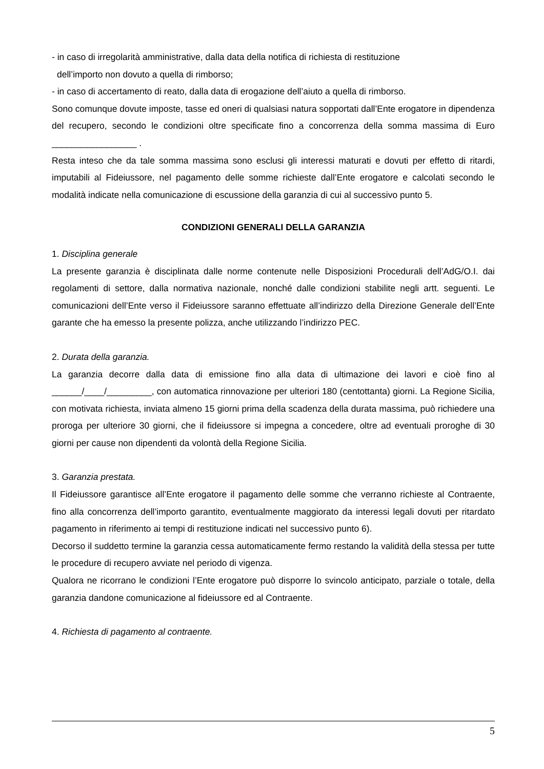- in caso di irregolarità amministrative, dalla data della notifica di richiesta di restituzione
dell’importo non dovuto a quella di rimborso;
- in caso di accertamento di reato, dalla data di erogazione dell’aiuto a quella di rimborso.
Sono comunque dovute imposte, tasse ed oneri di qualsiasi natura sopportati dall’Ente erogatore in dipendenza del recupero, secondo le condizioni oltre specificate fino a concorrenza della somma massima di Euro _________________ .
Resta inteso che da tale somma massima sono esclusi gli interessi maturati e dovuti per effetto di ritardi, imputabili al Fideiussore, nel pagamento delle somme richieste dall’Ente erogatore e calcolati secondo le modalità indicate nella comunicazione di escussione della garanzia di cui al successivo punto 5.
CONDIZIONI GENERALI DELLA GARANZIA
1. Disciplina generale
La presente garanzia è disciplinata dalle norme contenute nelle Disposizioni Procedurali dell’AdG/O.I. dai regolamenti di settore, dalla normativa nazionale, nonché dalle condizioni stabilite negli artt. seguenti. Le comunicazioni dell’Ente verso il Fideiussore saranno effettuate all’indirizzo della Direzione Generale dell’Ente garante che ha emesso la presente polizza, anche utilizzando l’indirizzo PEC.
2. Durata della garanzia.
La garanzia decorre dalla data di emissione fino alla data di ultimazione dei lavori e cioè fino al ______/____/_________, con automatica rinnovazione per ulteriori 180 (centottanta) giorni. La Regione Sicilia, con motivata richiesta, inviata almeno 15 giorni prima della scadenza della durata massima, può richiedere una proroga per ulteriore 30 giorni, che il fideiussore si impegna a concedere, oltre ad eventuali proroghe di 30 giorni per cause non dipendenti da volontà della Regione Sicilia.
3. Garanzia prestata.
Il Fideiussore garantisce all’Ente erogatore il pagamento delle somme che verranno richieste al Contraente, fino alla concorrenza dell’importo garantito, eventualmente maggiorato da interessi legali dovuti per ritardato pagamento in riferimento ai tempi di restituzione indicati nel successivo punto 6).
Decorso il suddetto termine la garanzia cessa automaticamente fermo restando la validità della stessa per tutte le procedure di recupero avviate nel periodo di vigenza.
Qualora ne ricorrano le condizioni l’Ente erogatore può disporre lo svincolo anticipato, parziale o totale, della garanzia dandone comunicazione al fideiussore ed al Contraente.
4. Richiesta di pagamento al contraente.
5